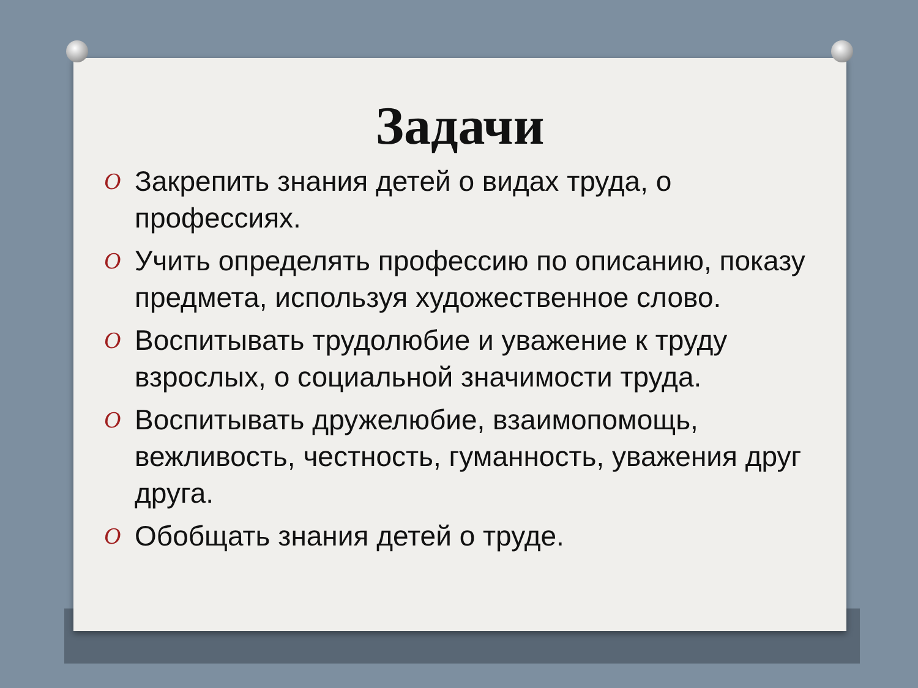Задачи
O Закрепить знания детей о видах труда, о профессиях.
O Учить определять профессию по описанию, показу предмета, используя художественное слово.
O Воспитывать трудолюбие и уважение к труду взрослых, о социальной значимости труда.
O Воспитывать дружелюбие, взаимопомощь, вежливость, честность, гуманность, уважения друг друга.
O Обобщать знания детей о труде.